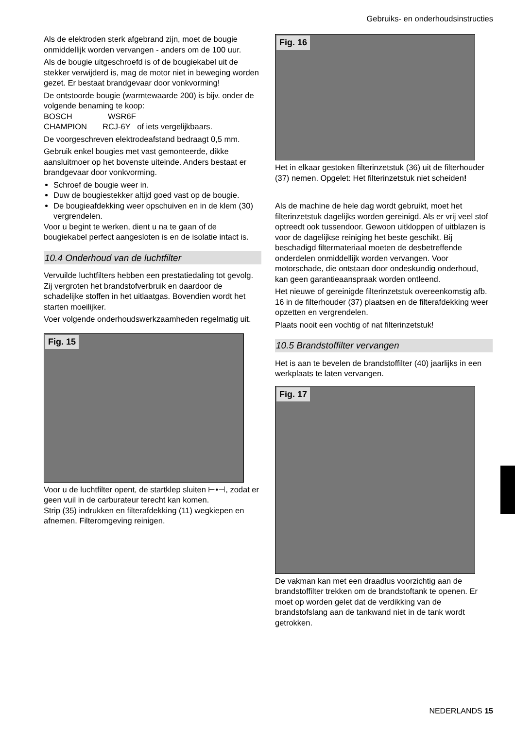Gebruiks- en onderhoudsinstructies
Als de elektroden sterk afgebrand zijn, moet de bougie onmiddellijk worden vervangen - anders om de 100 uur.
Als de bougie uitgeschroefd is of de bougiekabel uit de stekker verwijderd is, mag de motor niet in beweging worden gezet. Er bestaat brandgevaar door vonkvorming!
De ontstoorde bougie (warmtewaarde 200) is bijv. onder de volgende benaming te koop:
BOSCH WSR6F
CHAMPION RCJ-6Y of iets vergelijkbaars.
De voorgeschreven elektrodeafstand bedraagt 0,5 mm.
Gebruik enkel bougies met vast gemonteerde, dikke aansluitmoer op het bovenste uiteinde. Anders bestaat er brandgevaar door vonkvorming.
Schroef de bougie weer in.
Duw de bougiestekker altijd goed vast op de bougie.
De bougieafdekking weer opschuiven en in de klem (30) vergrendelen.
Voor u begint te werken, dient u na te gaan of de bougiekabel perfect aangesloten is en de isolatie intact is.
10.4 Onderhoud van de luchtfilter
Vervuilde luchtfilters hebben een prestatiedaling tot gevolg. Zij vergroten het brandstofverbruik en daardoor de schadelijke stoffen in het uitlaatgas. Bovendien wordt het starten moeilijker.
Voer volgende onderhoudswerkzaamheden regelmatig uit.
Fig. 15
Voor u de luchtfilter opent, de startklep sluiten ⊢•⊣, zodat er geen vuil in de carburateur terecht kan komen.
Strip (35) indrukken en filterafdekking (11) wegkiepen en afnemen. Filteromgeving reinigen.
Fig. 16
Het in elkaar gestoken filterinzetstuk (36) uit de filterhouder (37) nemen. Opgelet: Het filterinzetstuk niet scheiden!
Als de machine de hele dag wordt gebruikt, moet het filterinzetstuk dagelijks worden gereinigd. Als er vrij veel stof optreedt ook tussendoor. Gewoon uitkloppen of uitblazen is voor de dagelijkse reiniging het beste geschikt. Bij beschadigd filtermateriaal moeten de desbetreffende onderdelen onmiddellijk worden vervangen. Voor motorschade, die ontstaan door ondeskundig onderhoud, kan geen garantieaanspraak worden ontleend.
Het nieuwe of gereinigde filterinzetstuk overeenkomstig afb. 16 in de filterhouder (37) plaatsen en de filterafdekking weer opzetten en vergrendelen.
Plaats nooit een vochtig of nat filterinzetstuk!
10.5 Brandstoffilter vervangen
Het is aan te bevelen de brandstoffilter (40) jaarlijks in een werkplaats te laten vervangen.
Fig. 17
De vakman kan met een draadlus voorzichtig aan de brandstoffilter trekken om de brandstoftank te openen. Er moet op worden gelet dat de verdikking van de brandstofslang aan de tankwand niet in de tank wordt getrokken.
NEDERLANDS 15